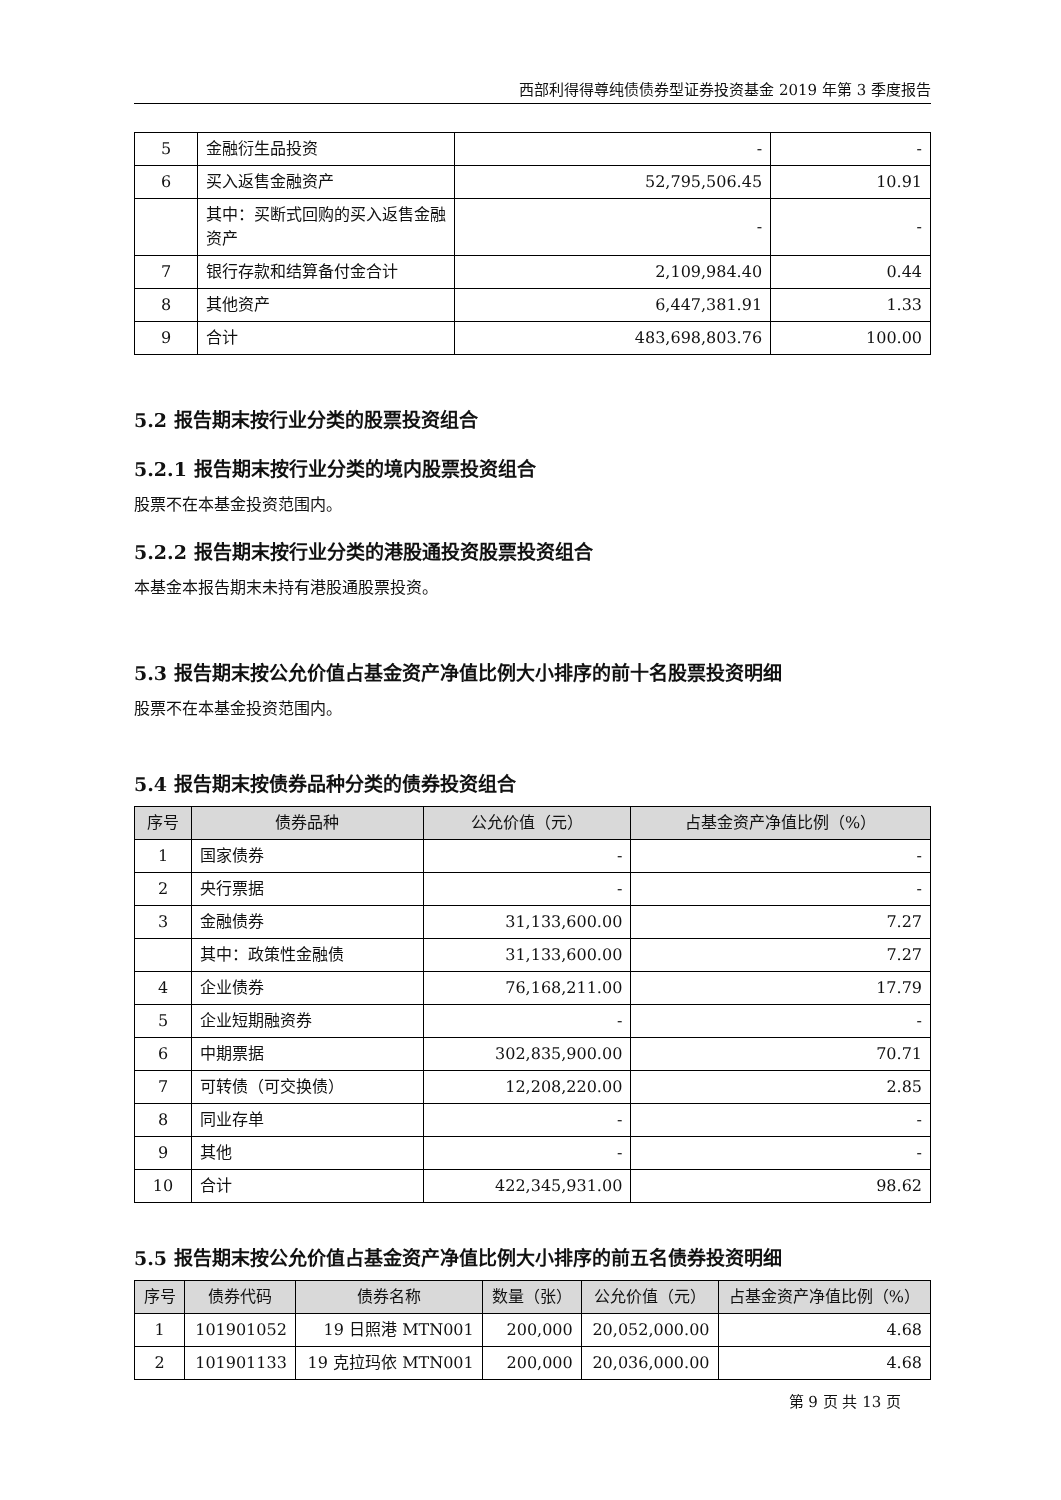西部利得得尊纯债债券型证券投资基金 2019 年第 3 季度报告
| 5 | 金融衍生品投资 | - | - |
| 6 | 买入返售金融资产 | 52,795,506.45 | 10.91 |
| | 其中：买断式回购的买入返售金融资产 | - | - |
| 7 | 银行存款和结算备付金合计 | 2,109,984.40 | 0.44 |
| 8 | 其他资产 | 6,447,381.91 | 1.33 |
| 9 | 合计 | 483,698,803.76 | 100.00 |
5.2 报告期末按行业分类的股票投资组合
5.2.1 报告期末按行业分类的境内股票投资组合
股票不在本基金投资范围内。
5.2.2 报告期末按行业分类的港股通投资股票投资组合
本基金本报告期末未持有港股通股票投资。
5.3 报告期末按公允价值占基金资产净值比例大小排序的前十名股票投资明细
股票不在本基金投资范围内。
5.4 报告期末按债券品种分类的债券投资组合
| 序号 | 债券品种 | 公允价值（元） | 占基金资产净值比例（%） |
| --- | --- | --- | --- |
| 1 | 国家债券 | - | - |
| 2 | 央行票据 | - | - |
| 3 | 金融债券 | 31,133,600.00 | 7.27 |
| | 其中：政策性金融债 | 31,133,600.00 | 7.27 |
| 4 | 企业债券 | 76,168,211.00 | 17.79 |
| 5 | 企业短期融资券 | - | - |
| 6 | 中期票据 | 302,835,900.00 | 70.71 |
| 7 | 可转债（可交换债） | 12,208,220.00 | 2.85 |
| 8 | 同业存单 | - | - |
| 9 | 其他 | - | - |
| 10 | 合计 | 422,345,931.00 | 98.62 |
5.5 报告期末按公允价值占基金资产净值比例大小排序的前五名债券投资明细
| 序号 | 债券代码 | 债券名称 | 数量（张） | 公允价值（元） | 占基金资产净值比例（%） |
| --- | --- | --- | --- | --- | --- |
| 1 | 101901052 | 19 日照港 MTN001 | 200,000 | 20,052,000.00 | 4.68 |
| 2 | 101901133 | 19 克拉玛依 MTN001 | 200,000 | 20,036,000.00 | 4.68 |
第 9 页 共 13 页